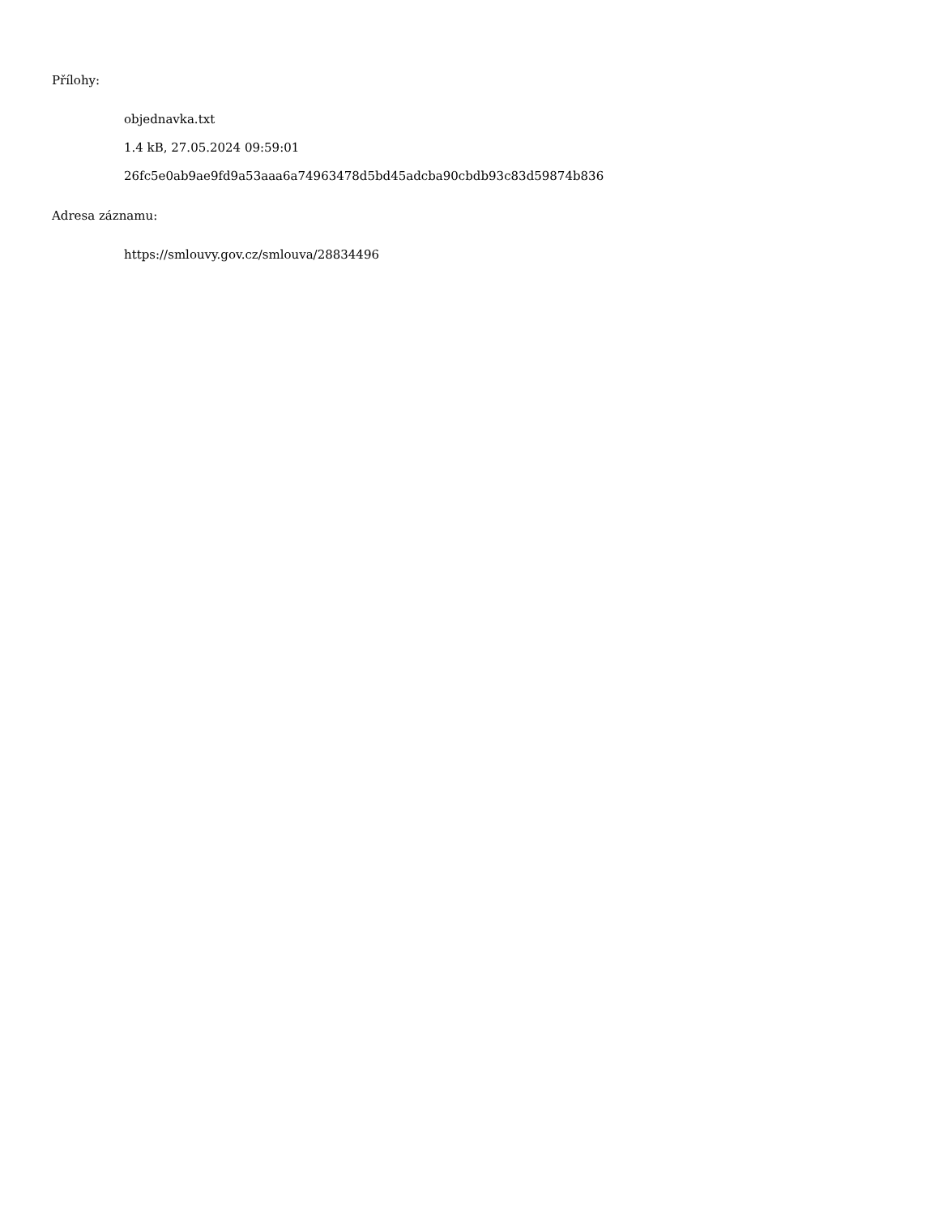Přílohy:
objednavka.txt
1.4 kB, 27.05.2024 09:59:01
26fc5e0ab9ae9fd9a53aaa6a74963478d5bd45adcba90cbdb93c83d59874b836
Adresa záznamu:
https://smlouvy.gov.cz/smlouva/28834496